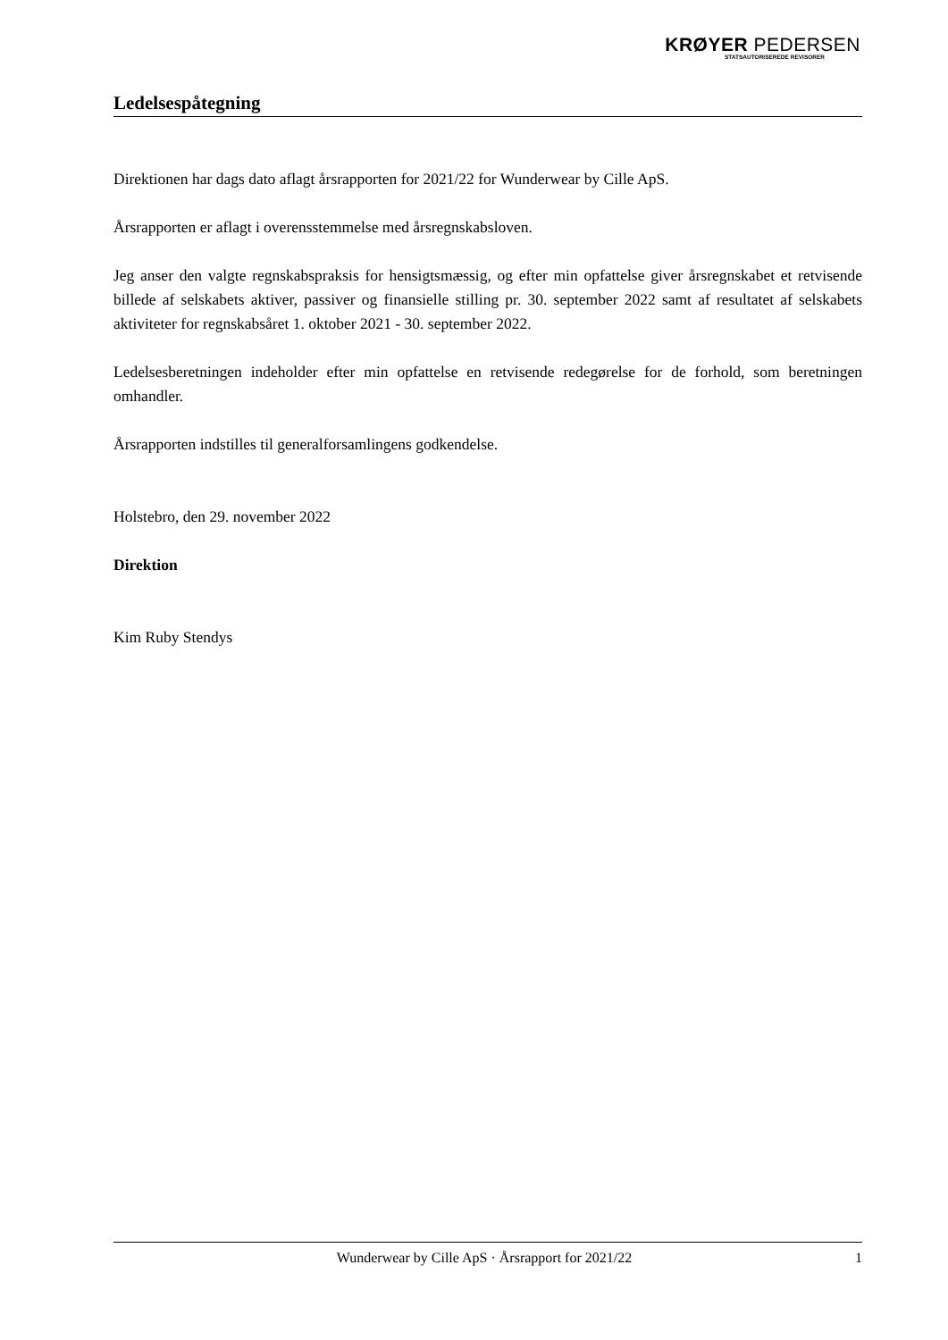KRØYER PEDERSEN
STATSAUTORISEREDE REVISORER
Ledelsespåtegning
Direktionen har dags dato aflagt årsrapporten for 2021/22 for Wunderwear by Cille ApS.
Årsrapporten er aflagt i overensstemmelse med årsregnskabsloven.
Jeg anser den valgte regnskabspraksis for hensigtsmæssig, og efter min opfattelse giver årsregnskabet et retvisende billede af selskabets aktiver, passiver og finansielle stilling pr. 30. september 2022 samt af resultatet af selskabets aktiviteter for regnskabsåret 1. oktober 2021 - 30. september 2022.
Ledelsesberetningen indeholder efter min opfattelse en retvisende redegørelse for de forhold, som beretningen omhandler.
Årsrapporten indstilles til generalforsamlingens godkendelse.
Holstebro, den 29. november 2022
Direktion
Kim Ruby Stendys
Wunderwear by Cille ApS · Årsrapport for 2021/22 1